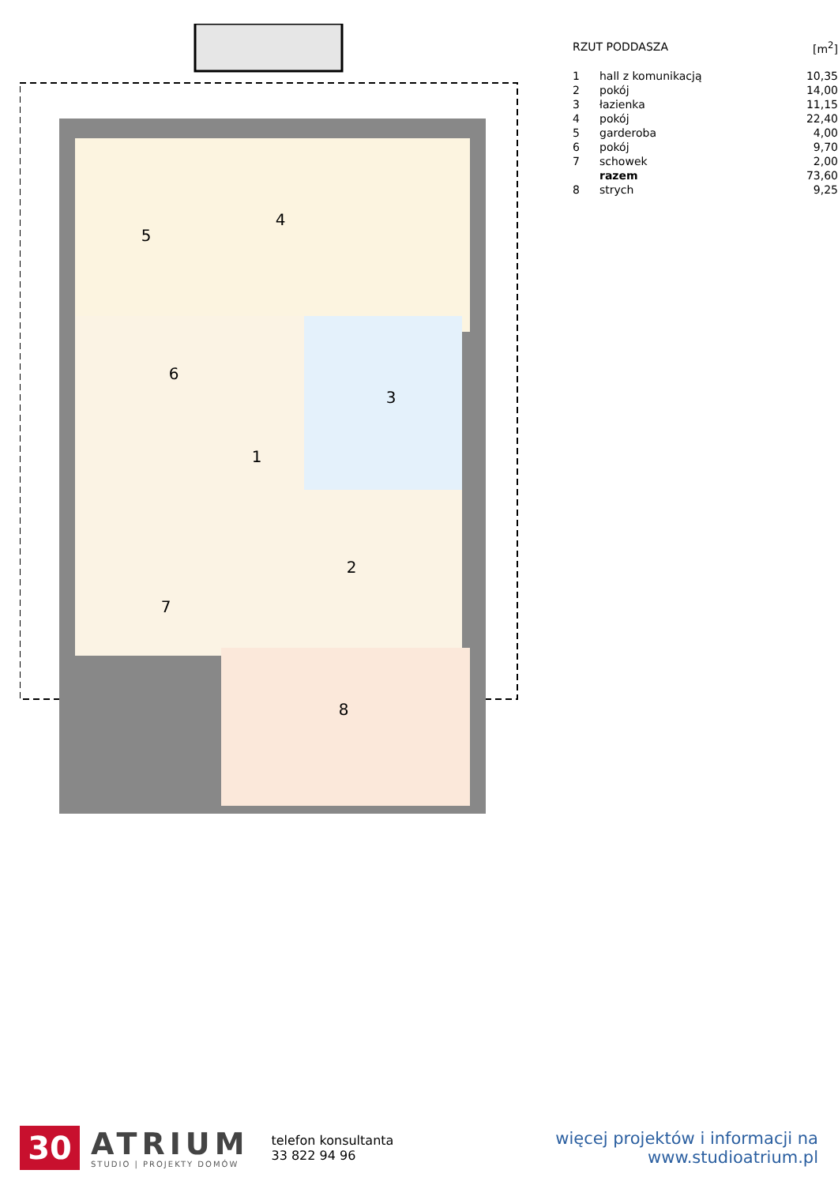4
5
6
3
1
2
7
8
| RZUT PODDASZA | | [m<sup>2</sup>] |
| 1 | hall z komunikacją | 10,35 |
| 2 | pokój | 14,00 |
| 3 | łazienka | 11,15 |
| 4 | pokój | 22,40 |
| 5 | garderoba | 4,00 |
| 6 | pokój | 9,70 |
| 7 | schowek | 2,00 |
| | razem | 73,60 |
| 8 | strych | 9,25 |
30
ATRIUM
STUDIO | PROJEKTY DOMÓW
telefon konsultanta
33 822 94 96
więcej projektów i informacji na
www.studioatrium.pl